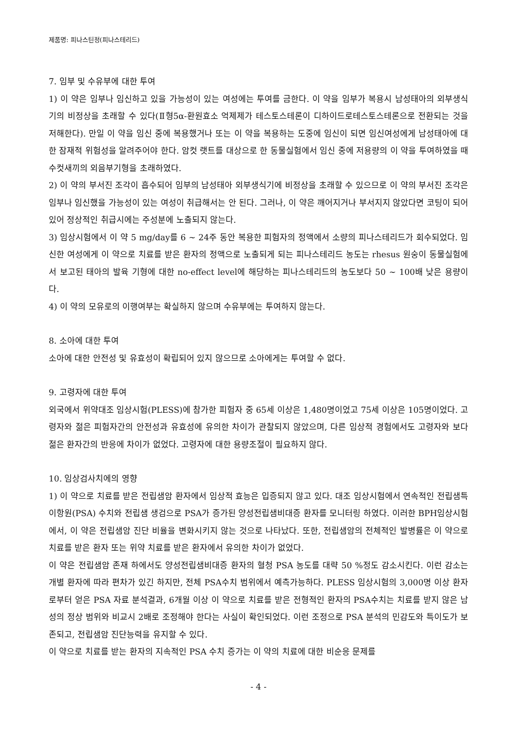제품명: 피나스틴정(피나스테리드)
7. 임부 및 수유부에 대한 투여
1) 이 약은 임부나 임신하고 있을 가능성이 있는 여성에는 투여를 금한다. 이 약을 임부가 복용시 남성태아의 외부생식기의 비정상을 초래할 수 있다(Ⅱ형5α-환원효소 억제제가 테스토스테론이 디하이드로테스토스테론으로 전환되는 것을 저해한다). 만일 이 약을 임신 중에 복용했거나 또는 이 약을 복용하는 도중에 임신이 되면 임신여성에게 남성태아에 대한 잠재적 위험성을 알려주어야 한다. 암컷 랫트를 대상으로 한 동물실험에서 임신 중에 저용량의 이 약을 투여하였을 때 수컷새끼의 외음부기형을 초래하였다.
2) 이 약의 부서진 조각이 흡수되어 임부의 남성태아 외부생식기에 비정상을 초래할 수 있으므로 이 약의 부서진 조각은 임부나 임신했을 가능성이 있는 여성이 취급해서는 안 된다. 그러나, 이 약은 깨어지거나 부서지지 않았다면 코팅이 되어 있어 정상적인 취급시에는 주성분에 노출되지 않는다.
3) 임상시험에서 이 약 5 mg/day를 6 ~ 24주 동안 복용한 피험자의 정액에서 소량의 피나스테리드가 회수되었다. 임신한 여성에게 이 약으로 치료를 받은 환자의 정액으로 노출되게 되는 피나스테리드 농도는 rhesus 원숭이 동물실험에서 보고된 태아의 발육 기형에 대한 no-effect level에 해당하는 피나스테리드의 농도보다 50 ~ 100배 낮은 용량이다.
4) 이 약의 모유로의 이행여부는 확실하지 않으며 수유부에는 투여하지 않는다.
8. 소아에 대한 투여
소아에 대한 안전성 및 유효성이 확립되어 있지 않으므로 소아에게는 투여할 수 없다.
9. 고령자에 대한 투여
외국에서 위약대조 임상시험(PLESS)에 참가한 피험자 중 65세 이상은 1,480명이었고 75세 이상은 105명이었다. 고령자와 젊은 피험자간의 안전성과 유효성에 유의한 차이가 관찰되지 않았으며, 다른 임상적 경험에서도 고령자와 보다 젊은 환자간의 반응에 차이가 없었다. 고령자에 대한 용량조절이 필요하지 않다.
10. 임상검사치에의 영향
1) 이 약으로 치료를 받은 전립샘암 환자에서 임상적 효능은 입증되지 않고 있다. 대조 임상시험에서 연속적인 전립샘특이항원(PSA) 수치와 전립샘 생검으로 PSA가 증가된 양성전립샘비대증 환자를 모니터링 하였다. 이러한 BPH임상시험에서, 이 약은 전립샘암 진단 비율을 변화시키지 않는 것으로 나타났다. 또한, 전립샘암의 전체적인 발병률은 이 약으로 치료를 받은 환자 또는 위약 치료를 받은 환자에서 유의한 차이가 없었다.
이 약은 전립샘암 존재 하에서도 양성전립샘비대증 환자의 혈청 PSA 농도를 대략 50 %정도 감소시킨다. 이런 감소는 개별 환자에 따라 편차가 있긴 하지만, 전체 PSA수치 범위에서 예측가능하다. PLESS 임상시험의 3,000명 이상 환자로부터 얻은 PSA 자료 분석결과, 6개월 이상 이 약으로 치료를 받은 전형적인 환자의 PSA수치는 치료를 받지 않은 남성의 정상 범위와 비교시 2배로 조정해야 한다는 사실이 확인되었다. 이런 조정으로 PSA 분석의 민감도와 특이도가 보존되고, 전립샘암 진단능력을 유지할 수 있다.
이 약으로 치료를 받는 환자의 지속적인 PSA 수치 증가는 이 약의 치료에 대한 비순응 문제를
- 4 -